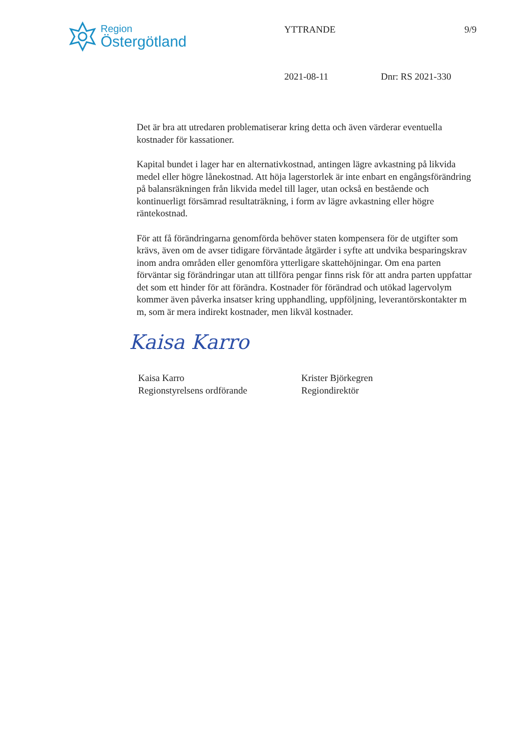Region
Östergötland
YTTRANDE 9/9
2021-08-11 Dnr: RS 2021-330
Det är bra att utredaren problematiserar kring detta och även värderar eventuella kostnader för kassationer.
Kapital bundet i lager har en alternativkostnad, antingen lägre avkastning på likvida medel eller högre lånekostnad. Att höja lagerstorlek är inte enbart en engångsförändring på balansräkningen från likvida medel till lager, utan också en bestående och kontinuerligt försämrad resultaträkning, i form av lägre avkastning eller högre räntekostnad.
För att få förändringarna genomförda behöver staten kompensera för de utgifter som krävs, även om de avser tidigare förväntade åtgärder i syfte att undvika besparingskrav inom andra områden eller genomföra ytterligare skattehöjningar. Om ena parten förväntar sig förändringar utan att tillföra pengar finns risk för att andra parten uppfattar det som ett hinder för att förändra. Kostnader för förändrad och utökad lagervolym kommer även påverka insatser kring upphandling, uppföljning, leverantörskontakter m m, som är mera indirekt kostnader, men likväl kostnader.
Kaisa Karro
Kaisa Karro
Regionstyrelsens ordförande
Krister Björkegren
Regiondirektör